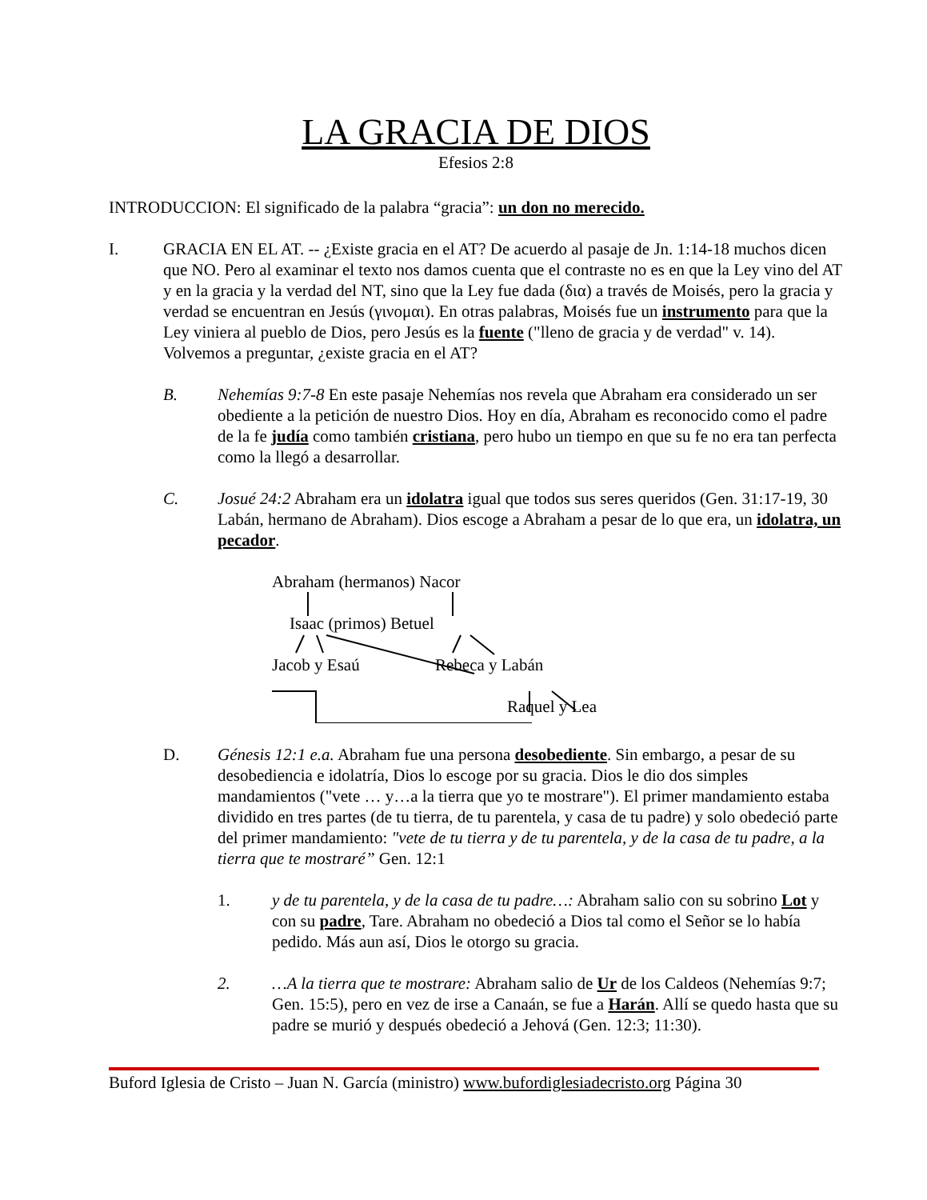LA GRACIA DE DIOS
Efesios 2:8
INTRODUCCION: El significado de la palabra “gracia”: un don no merecido.
I. GRACIA EN EL AT. -- ¿Existe gracia en el AT? De acuerdo al pasaje de Jn. 1:14-18 muchos dicen que NO. Pero al examinar el texto nos damos cuenta que el contraste no es en que la Ley vino del AT y en la gracia y la verdad del NT, sino que la Ley fue dada (δια) a través de Moisés, pero la gracia y verdad se encuentran en Jesús (γινομαι). En otras palabras, Moisés fue un instrumento para que la Ley viniera al pueblo de Dios, pero Jesús es la fuente ("lleno de gracia y de verdad" v. 14). Volvemos a preguntar, ¿existe gracia en el AT?
B. Nehemías 9:7-8 En este pasaje Nehemías nos revela que Abraham era considerado un ser obediente a la petición de nuestro Dios. Hoy en día, Abraham es reconocido como el padre de la fe judía como también cristiana, pero hubo un tiempo en que su fe no era tan perfecta como la llegó a desarrollar.
C. Josué 24:2 Abraham era un idolatra igual que todos sus seres queridos (Gen. 31:17-19, 30 Labán, hermano de Abraham). Dios escoge a Abraham a pesar de lo que era, un idolatra, un pecador.
Abraham (hermanos) Nacor
Isaac (primos) Betuel
Jacob y Esaú Rebeca y Labán
Raquel y Lea
D. Génesis 12:1 e.a. Abraham fue una persona desobediente. Sin embargo, a pesar de su desobediencia e idolatría, Dios lo escoge por su gracia. Dios le dio dos simples mandamientos ("vete … y…a la tierra que yo te mostrare"). El primer mandamiento estaba dividido en tres partes (de tu tierra, de tu parentela, y casa de tu padre) y solo obedeció parte del primer mandamiento: "vete de tu tierra y de tu parentela, y de la casa de tu padre, a la tierra que te mostraré” Gen. 12:1
1. y de tu parentela, y de la casa de tu padre…: Abraham salio con su sobrino Lot y con su padre, Tare. Abraham no obedeció a Dios tal como el Señor se lo había pedido. Más aun así, Dios le otorgo su gracia.
2. …A la tierra que te mostrare: Abraham salio de Ur de los Caldeos (Nehemías 9:7; Gen. 15:5), pero en vez de irse a Canaán, se fue a Harán. Allí se quedo hasta que su padre se murió y después obedeció a Jehová (Gen. 12:3; 11:30).
Buford Iglesia de Cristo – Juan N. García (ministro) www.bufordiglesiadecristo.org Página 30